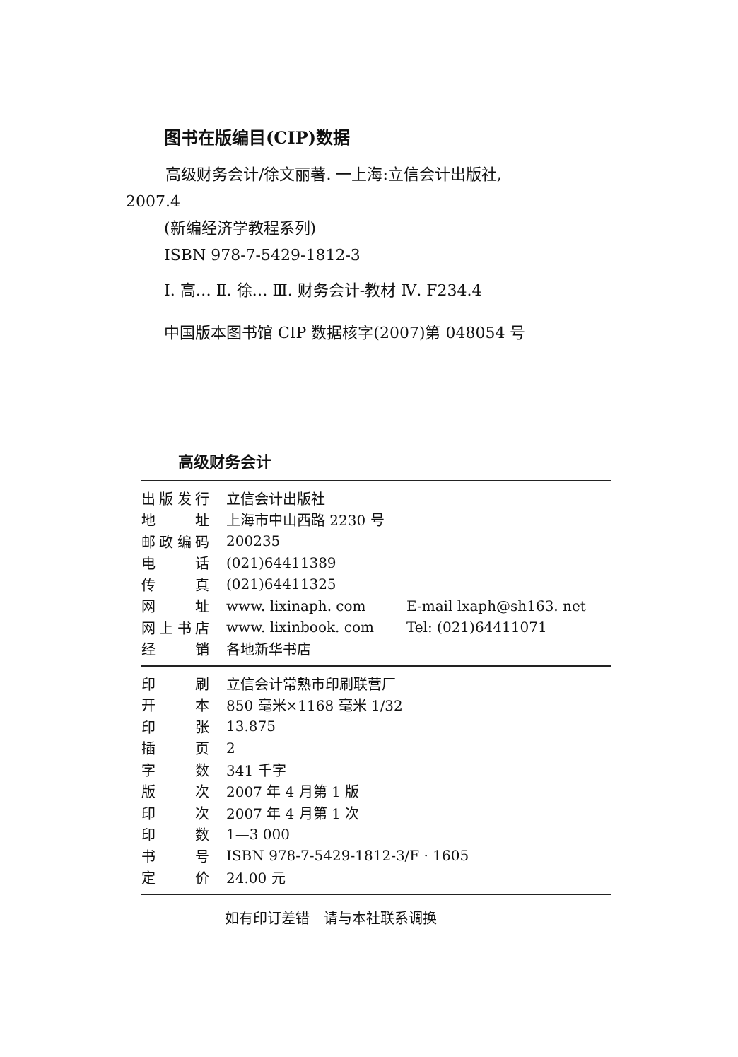图书在版编目(CIP)数据
高级财务会计/徐文丽著. 一上海:立信会计出版社,
2007.4
(新编经济学教程系列)
ISBN 978-7-5429-1812-3
Ⅰ. 高… Ⅱ. 徐… Ⅲ. 财务会计-教材 Ⅳ. F234.4
中国版本图书馆 CIP 数据核字(2007)第 048054 号
高级财务会计
| 出版发行 | 立信会计出版社 | |
| 地址 | 上海市中山西路 2230 号 | |
| 邮政编码 | 200235 | |
| 电话 | (021)64411389 | |
| 传真 | (021)64411325 | |
| 网址 | www. lixinaph. com | E-mail lxaph@sh163. net |
| 网上书店 | www. lixinbook. com | Tel: (021)64411071 |
| 经销 | 各地新华书店 | |
| 印刷 | 立信会计常熟市印刷联营厂 |
| 开本 | 850 毫米×1168 毫米 1/32 |
| 印张 | 13.875 |
| 插页 | 2 |
| 字数 | 341 千字 |
| 版次 | 2007 年 4 月第 1 版 |
| 印次 | 2007 年 4 月第 1 次 |
| 印数 | 1—3 000 |
| 书号 | ISBN 978-7-5429-1812-3/F · 1605 |
| 定价 | 24.00 元 |
如有印订差错　请与本社联系调换